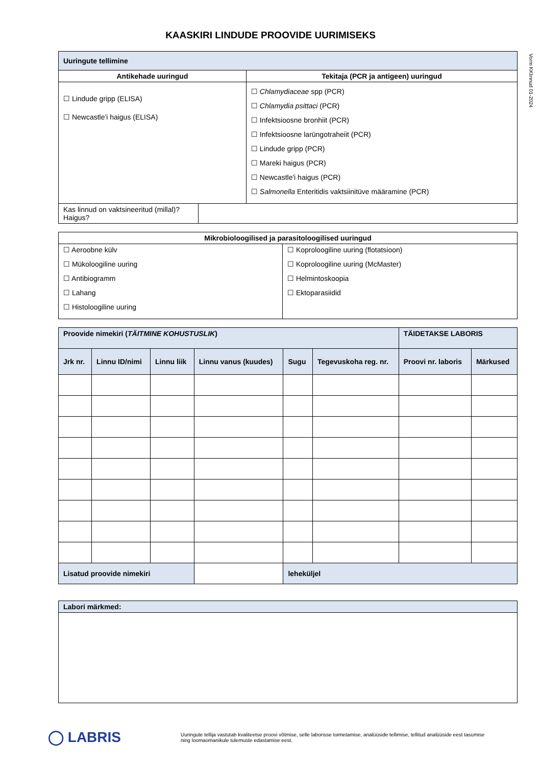KAASKIRI LINDUDE PROOVIDE UURIMISEKS
Vorm KKlinnud 01-2024
| Uuringute tellimine | | |
| Antikehade uuringud | | Tekitaja (PCR ja antigeen) uuringud |
| ☐ Lindude gripp (ELISA) ☐ Newcastle'i haigus (ELISA) | | ☐ Chlamydiaceae spp (PCR) ☐ Chlamydia psittaci (PCR) ☐ Infektsioosne bronhiit (PCR) ☐ Infektsioosne larüngotraheiit (PCR) ☐ Lindude gripp (PCR) ☐ Mareki haigus (PCR) ☐ Newcastle'i haigus (PCR) ☐ Salmonella Enteritidis vaktsiinitüve määramine (PCR) |
| Kas linnud on vaktsineeritud (millal)? Haigus? | | |
| Mikrobioloogilised ja parasitoloogilised uuringud | |
| --- | --- |
| ☐ Aeroobne külv ☐ Mükoloogiline uuring ☐ Antibiogramm ☐ Lahang ☐ Histoloogiline uuring | ☐ Koproloogiline uuring (flotatsioon) ☐ Koproloogiline uuring (McMaster) ☐ Helmintoskoopia ☐ Ektoparasiidid |
| Proovide nimekiri ( TÄITMINE KOHUSTUSLIK ) | | | | | | TÄIDETAKSE LABORIS | |
| Jrk nr. | Linnu ID/nimi | Linnu liik | Linnu vanus (kuudes) | Sugu | Tegevuskoha reg. nr. | Proovi nr. laboris | Märkused |
| Lisatud proovide nimekiri | | | | leheküljel | | | |
| Labori märkmed: |
◯ LABRIS
Uuringute tellija vastutab kvaliteetse proovi võtmise, selle laborisse toimetamise, analüüside tellimise, tellitud analüüside eest tasumise ning loomaomanikule tulemuste edastamise eest.